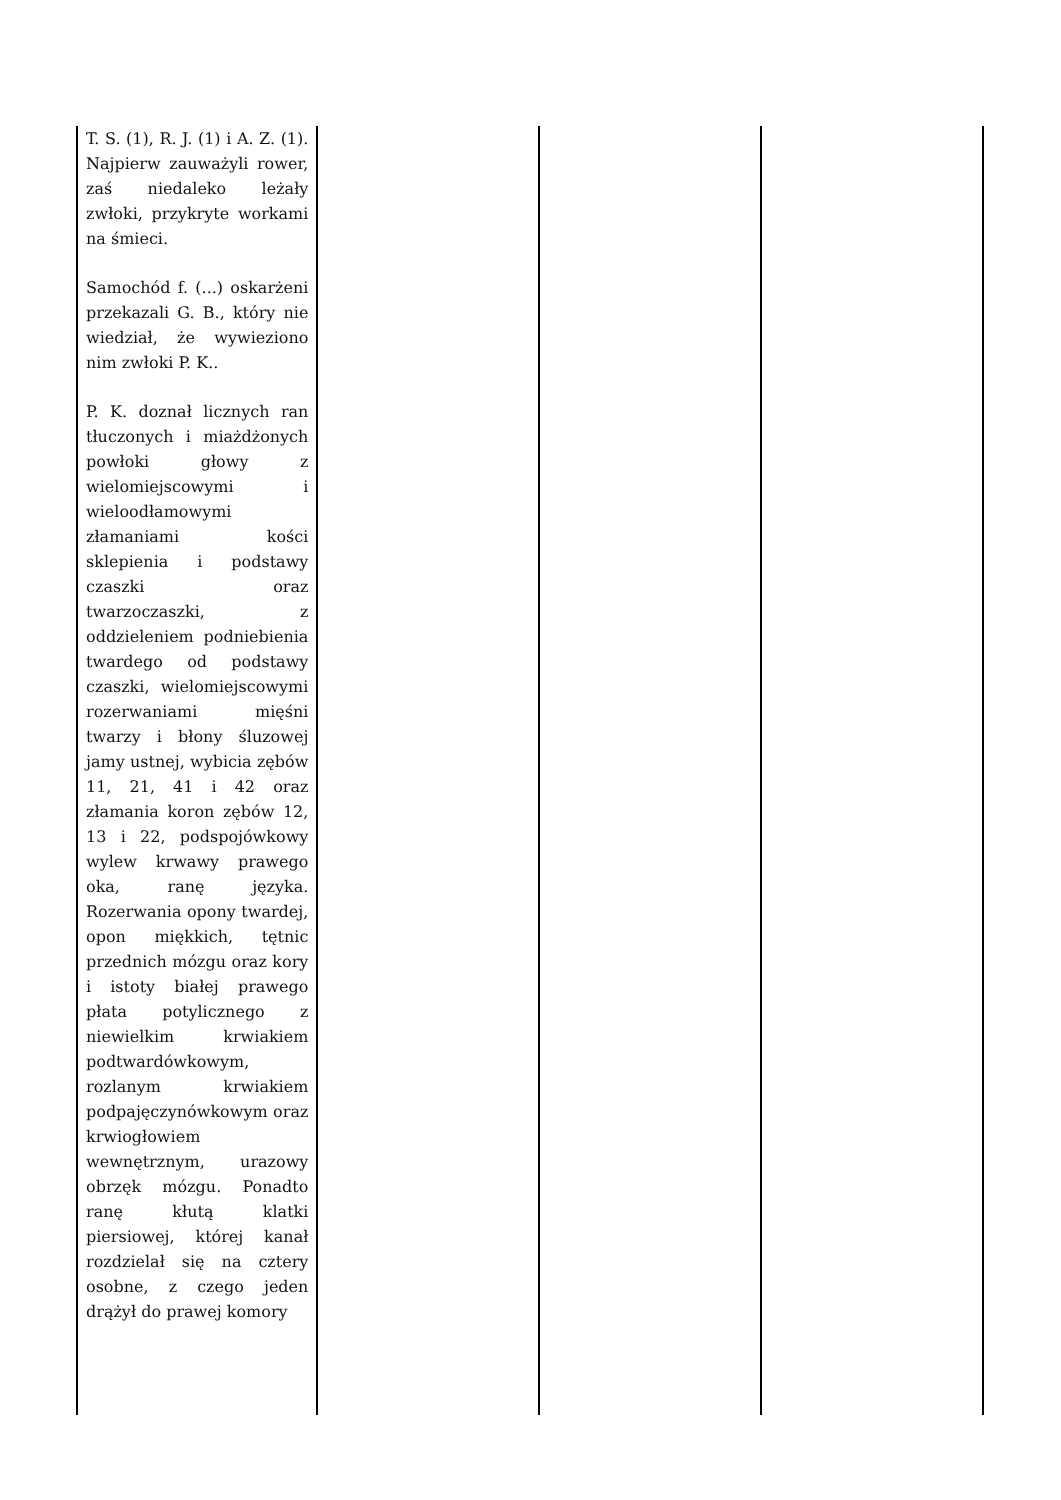| T. S. (1), R. J. (1) i A. Z. (1). Najpierw zauważyli rower, zaś niedaleko leżały zwłoki, przykryte workami na śmieci. Samochód f. (...) oskarżeni przekazali G. B., który nie wiedział, że wywieziono nim zwłoki P. K.. P. K. doznał licznych ran tłuczonych i miażdżonych powłoki głowy z wielomiejscowymi i wieloodłamowymi złamaniami kości sklepienia i podstawy czaszki oraz twarzoczaszki, z oddzieleniem podniebienia twardego od podstawy czaszki, wielomiejscowymi rozerwaniami mięśni twarzy i błony śluzowej jamy ustnej, wybicia zębów 11, 21, 41 i 42 oraz złamania koron zębów 12, 13 i 22, podspojówkowy wylew krwawy prawego oka, ranę języka. Rozerwania opony twardej, opon miękkich, tętnic przednich mózgu oraz kory i istoty białej prawego płata potylicznego z niewielkim krwiakiem podtwardówkowym, rozlanym krwiakiem podpajęczynówkowym oraz krwiogłowiem wewnętrznym, urazowy obrzęk mózgu. Ponadto ranę kłutą klatki piersiowej, której kanał rozdzielał się na cztery osobne, z czego jeden drążył do prawej komory | | | |